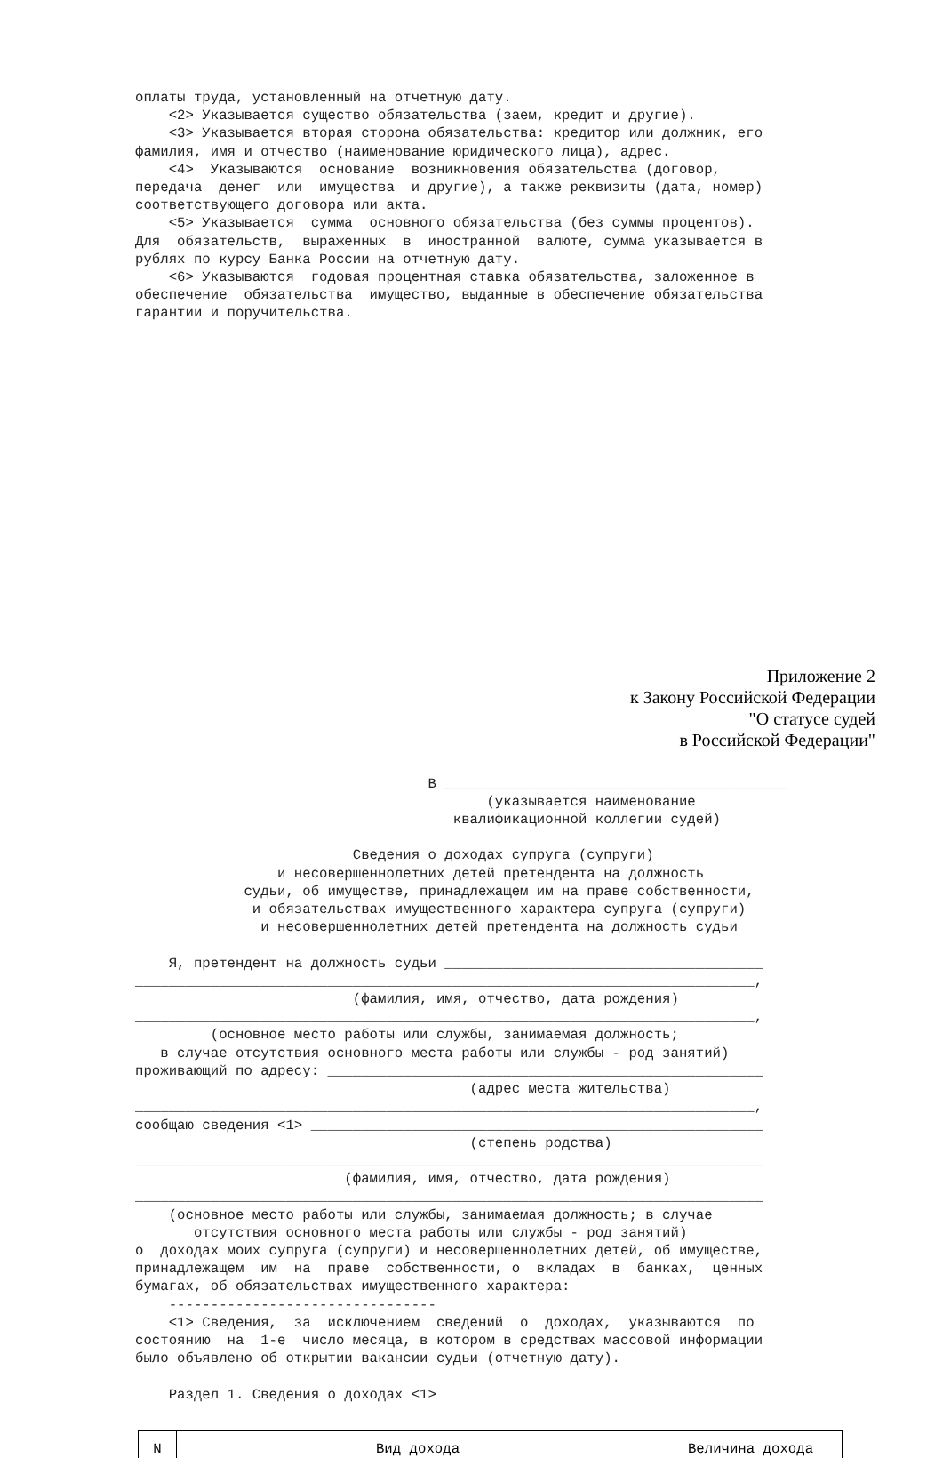оплаты труда, установленный на отчетную дату. <2> Указывается существо обязательства (заем, кредит и другие). <3> Указывается вторая сторона обязательства: кредитор или должник, его фамилия, имя и отчество (наименование юридического лица), адрес. <4> Указываются основание возникновения обязательства (договор, передача денег или имущества и другие), а также реквизиты (дата, номер) соответствующего договора или акта. <5> Указывается сумма основного обязательства (без суммы процентов). Для обязательств, выраженных в иностранной валюте, сумма указывается в рублях по курсу Банка России на отчетную дату. <6> Указываются годовая процентная ставка обязательства, заложенное в обеспечение обязательства имущество, выданные в обеспечение обязательства гарантии и поручительства.
Приложение 2
к Закону Российской Федерации
"О статусе судей
в Российской Федерации"
В _________________________________________ (указывается наименование квалификационной коллегии судей) Сведения о доходах супруга (супруги) и несовершеннолетних детей претендента на должность судьи, об имуществе, принадлежащем им на праве собственности, и обязательствах имущественного характера супруга (супруги) и несовершеннолетних детей претендента на должность судьи Я, претендент на должность судьи ______________________________________ __________________________________________________________________________, (фамилия, имя, отчество, дата рождения) __________________________________________________________________________, (основное место работы или службы, занимаемая должность; в случае отсутствия основного места работы или службы - род занятий) проживающий по адресу: ____________________________________________________ (адрес места жительства) __________________________________________________________________________, сообщаю сведения <1> ______________________________________________________ (степень родства) ___________________________________________________________________________ (фамилия, имя, отчество, дата рождения) ___________________________________________________________________________ (основное место работы или службы, занимаемая должность; в случае отсутствия основного места работы или службы - род занятий) о доходах моих супруга (супруги) и несовершеннолетних детей, об имуществе, принадлежащем им на праве собственности, о вкладах в банках, ценных бумагах, об обязательствах имущественного характера: -------------------------------- <1> Сведения, за исключением сведений о доходах, указываются по состоянию на 1-е число месяца, в котором в средствах массовой информации было объявлено об открытии вакансии судьи (отчетную дату). Раздел 1. Сведения о доходах <1>
| N | Вид дохода | Величина дохода |